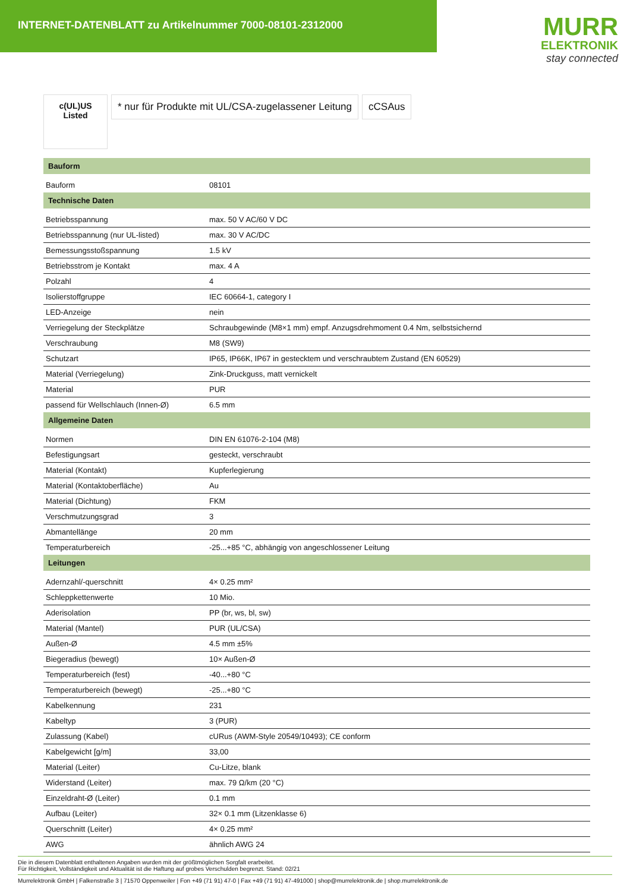INTERNET-DATENBLATT zu Artikelnummer 7000-08101-2312000
MURR
ELEKTRONIK
stay connected
c(UL)US
Listed
* nur für Produkte mit UL/CSA-zugelassener Leitung
cCSAus
| Bauform | |
| --- | --- |
| Bauform | 08101 |
| Technische Daten | |
| Betriebsspannung | max. 50 V AC/60 V DC |
| Betriebsspannung (nur UL-listed) | max. 30 V AC/DC |
| Bemessungsstoßspannung | 1.5 kV |
| Betriebsstrom je Kontakt | max. 4 A |
| Polzahl | 4 |
| Isolierstoffgruppe | IEC 60664-1, category I |
| LED-Anzeige | nein |
| Verriegelung der Steckplätze | Schraubgewinde (M8×1 mm) empf. Anzugsdrehmoment 0.4 Nm, selbstsichernd |
| Verschraubung | M8 (SW9) |
| Schutzart | IP65, IP66K, IP67 in gestecktem und verschraubtem Zustand (EN 60529) |
| Material (Verriegelung) | Zink-Druckguss, matt vernickelt |
| Material | PUR |
| passend für Wellschlauch (Innen-Ø) | 6.5 mm |
| Allgemeine Daten | |
| Normen | DIN EN 61076-2-104 (M8) |
| Befestigungsart | gesteckt, verschraubt |
| Material (Kontakt) | Kupferlegierung |
| Material (Kontaktoberfläche) | Au |
| Material (Dichtung) | FKM |
| Verschmutzungsgrad | 3 |
| Abmantellänge | 20 mm |
| Temperaturbereich | -25...+85 °C, abhängig von angeschlossener Leitung |
| Leitungen | |
| Adernzahl/-querschnitt | 4× 0.25 mm² |
| Schleppkettenwerte | 10 Mio. |
| Aderisolation | PP (br, ws, bl, sw) |
| Material (Mantel) | PUR (UL/CSA) |
| Außen-Ø | 4.5 mm ±5% |
| Biegeradius (bewegt) | 10× Außen-Ø |
| Temperaturbereich (fest) | -40...+80 °C |
| Temperaturbereich (bewegt) | -25...+80 °C |
| Kabelkennung | 231 |
| Kabeltyp | 3 (PUR) |
| Zulassung (Kabel) | cURus (AWM-Style 20549/10493); CE conform |
| Kabelgewicht [g/m] | 33,00 |
| Material (Leiter) | Cu-Litze, blank |
| Widerstand (Leiter) | max. 79 Ω/km (20 °C) |
| Einzeldraht-Ø (Leiter) | 0.1 mm |
| Aufbau (Leiter) | 32× 0.1 mm (Litzenklasse 6) |
| Querschnitt (Leiter) | 4× 0.25 mm² |
| AWG | ähnlich AWG 24 |
Die in diesem Datenblatt enthaltenen Angaben wurden mit der größtmöglichen Sorgfalt erarbeitet.
Für Richtigkeit, Vollständigkeit und Aktualität ist die Haftung auf grobes Verschulden begrenzt. Stand: 02/21
Murrelektronik GmbH | Falkenstraße 3 | 71570 Oppenweiler | Fon +49 (71 91) 47-0 | Fax +49 (71 91) 47-491000 | shop@murrelektronik.de | shop.murrelektronik.de